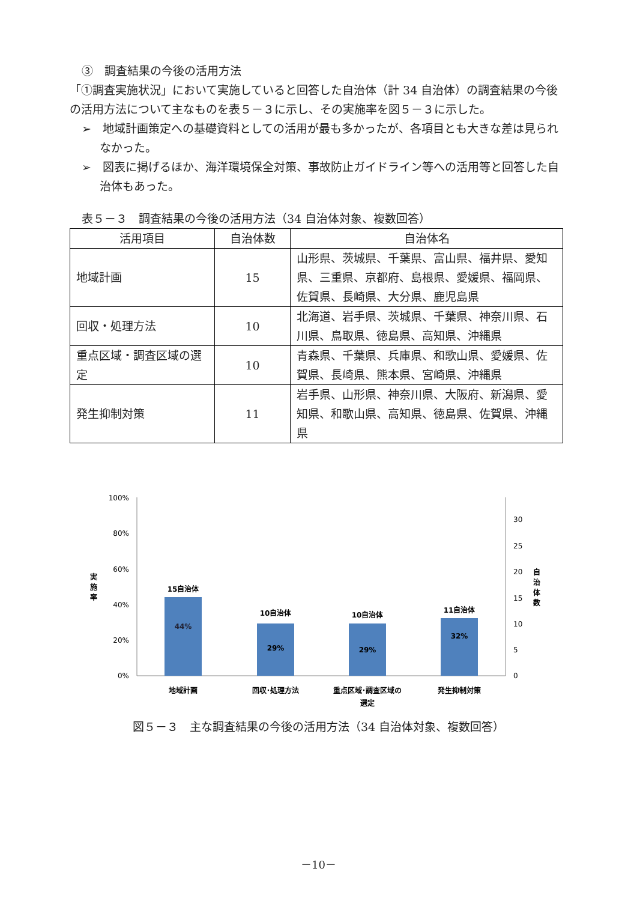③　調査結果の今後の活用方法
「①調査実施状況」において実施していると回答した自治体（計 34 自治体）の調査結果の今後の活用方法について主なものを表５－３に示し、その実施率を図５－３に示した。
➢　地域計画策定への基礎資料としての活用が最も多かったが、各項目とも大きな差は見られなかった。
➢　図表に掲げるほか、海洋環境保全対策、事故防止ガイドライン等への活用等と回答した自治体もあった。
表５－３　調査結果の今後の活用方法（34 自治体対象、複数回答）
| 活用項目 | 自治体数 | 自治体名 |
| --- | --- | --- |
| 地域計画 | 15 | 山形県、茨城県、千葉県、富山県、福井県、愛知県、三重県、京都府、島根県、愛媛県、福岡県、佐賀県、長崎県、大分県、鹿児島県 |
| 回収・処理方法 | 10 | 北海道、岩手県、茨城県、千葉県、神奈川県、石川県、鳥取県、徳島県、高知県、沖縄県 |
| 重点区域・調査区域の選定 | 10 | 青森県、千葉県、兵庫県、和歌山県、愛媛県、佐賀県、長崎県、熊本県、宮崎県、沖縄県 |
| 発生抑制対策 | 11 | 岩手県、山形県、神奈川県、大阪府、新潟県、愛知県、和歌山県、高知県、徳島県、佐賀県、沖縄県 |
100%
80%
60%
40%
20%
0%
30
25
20
15
10
5
0
実
施
率
自
治
体
数
15自治体
10自治体
10自治体
11自治体
44%
29%
29%
32%
地域計画
回収･処理方法
重点区域･調査区域の
選定
発生抑制対策
図５－３　主な調査結果の今後の活用方法（34 自治体対象、複数回答）
－10－